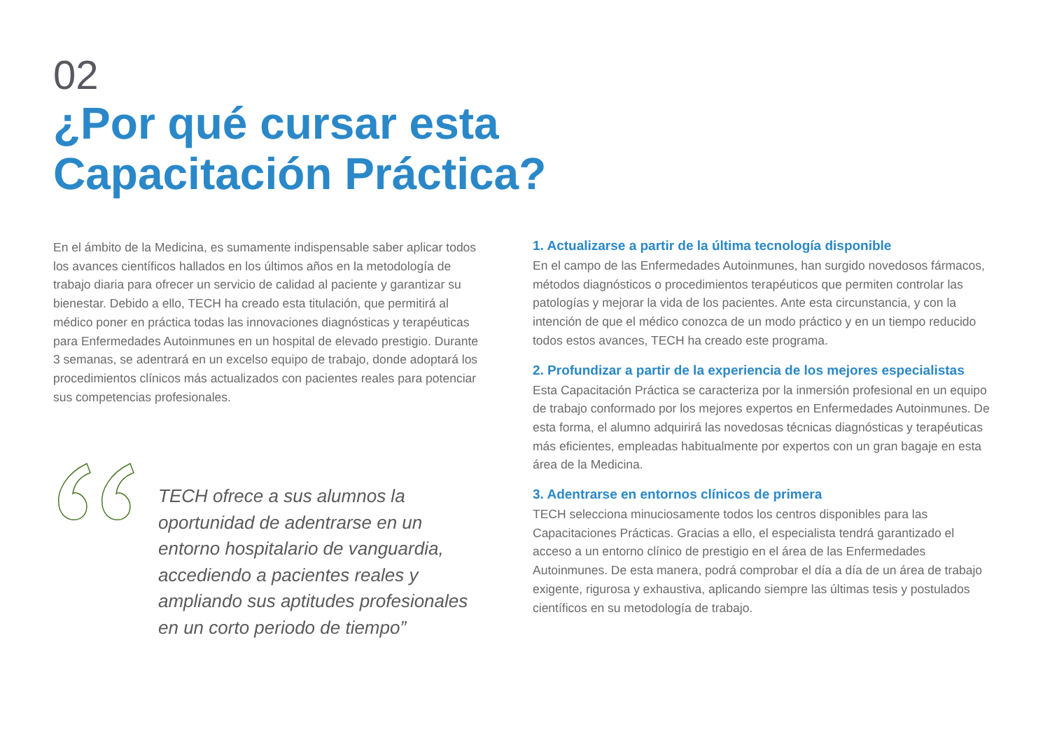02
¿Por qué cursar esta
Capacitación Práctica?
En el ámbito de la Medicina, es sumamente indispensable saber aplicar todos los avances científicos hallados en los últimos años en la metodología de trabajo diaria para ofrecer un servicio de calidad al paciente y garantizar su bienestar. Debido a ello, TECH ha creado esta titulación, que permitirá al médico poner en práctica todas las innovaciones diagnósticas y terapéuticas para Enfermedades Autoinmunes en un hospital de elevado prestigio. Durante 3 semanas, se adentrará en un excelso equipo de trabajo, donde adoptará los procedimientos clínicos más actualizados con pacientes reales para potenciar sus competencias profesionales.
TECH ofrece a sus alumnos la oportunidad de adentrarse en un entorno hospitalario de vanguardia, accediendo a pacientes reales y ampliando sus aptitudes profesionales en un corto periodo de tiempo”
1. Actualizarse a partir de la última tecnología disponible
En el campo de las Enfermedades Autoinmunes, han surgido novedosos fármacos, métodos diagnósticos o procedimientos terapéuticos que permiten controlar las patologías y mejorar la vida de los pacientes. Ante esta circunstancia, y con la intención de que el médico conozca de un modo práctico y en un tiempo reducido todos estos avances, TECH ha creado este programa.
2. Profundizar a partir de la experiencia de los mejores especialistas
Esta Capacitación Práctica se caracteriza por la inmersión profesional en un equipo de trabajo conformado por los mejores expertos en Enfermedades Autoinmunes. De esta forma, el alumno adquirirá las novedosas técnicas diagnósticas y terapéuticas más eficientes, empleadas habitualmente por expertos con un gran bagaje en esta área de la Medicina.
3. Adentrarse en entornos clínicos de primera
TECH selecciona minuciosamente todos los centros disponibles para las Capacitaciones Prácticas. Gracias a ello, el especialista tendrá garantizado el acceso a un entorno clínico de prestigio en el área de las Enfermedades Autoinmunes. De esta manera, podrá comprobar el día a día de un área de trabajo exigente, rigurosa y exhaustiva, aplicando siempre las últimas tesis y postulados científicos en su metodología de trabajo.